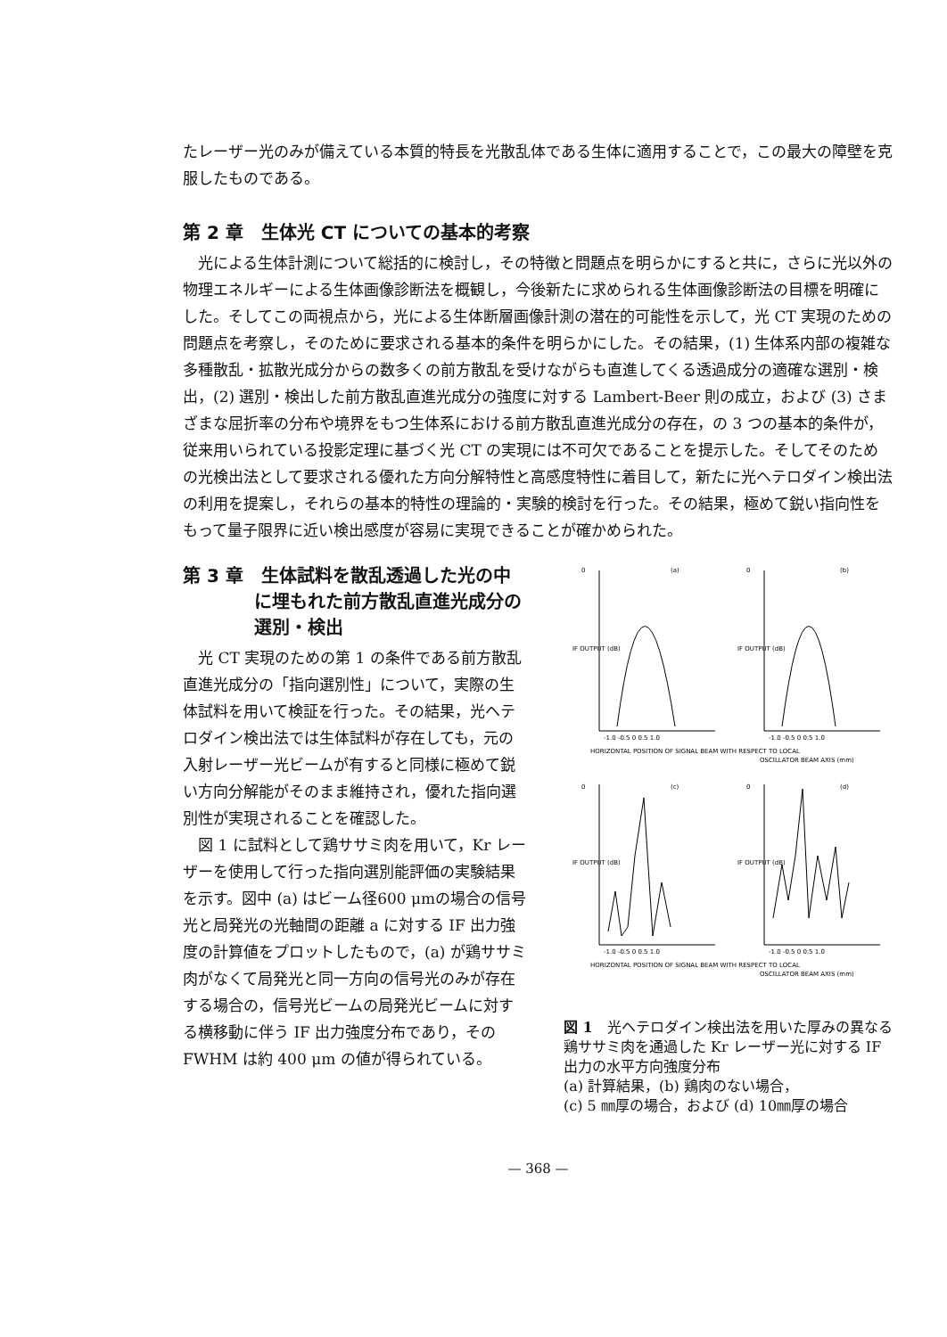たレーザー光のみが備えている本質的特長を光散乱体である生体に適用することで，この最大の障壁を克服したものである。
第 2 章　生体光 CT についての基本的考察
　光による生体計測について総括的に検討し，その特徴と問題点を明らかにすると共に，さらに光以外の物理エネルギーによる生体画像診断法を概観し，今後新たに求められる生体画像診断法の目標を明確にした。そしてこの両視点から，光による生体断層画像計測の潜在的可能性を示して，光 CT 実現のための問題点を考察し，そのために要求される基本的条件を明らかにした。その結果，(1) 生体系内部の複雑な多種散乱・拡散光成分からの数多くの前方散乱を受けながらも直進してくる透過成分の適確な選別・検出，(2) 選別・検出した前方散乱直進光成分の強度に対する Lambert-Beer 則の成立，および (3) さまざまな屈折率の分布や境界をもつ生体系における前方散乱直進光成分の存在，の 3 つの基本的条件が，従来用いられている投影定理に基づく光 CT の実現には不可欠であることを提示した。そしてそのための光検出法として要求される優れた方向分解特性と高感度特性に着目して，新たに光ヘテロダイン検出法の利用を提案し，それらの基本的特性の理論的・実験的検討を行った。その結果，極めて鋭い指向性をもって量子限界に近い検出感度が容易に実現できることが確かめられた。
第 3 章　生体試料を散乱透過した光の中
　　　　に埋もれた前方散乱直進光成分の
　　　　選別・検出
　光 CT 実現のための第 1 の条件である前方散乱直進光成分の「指向選別性」について，実際の生体試料を用いて検証を行った。その結果，光ヘテロダイン検出法では生体試料が存在しても，元の入射レーザー光ビームが有すると同様に極めて鋭い方向分解能がそのまま維持され，優れた指向選別性が実現されることを確認した。
　図 1 に試料として鶏ササミ肉を用いて，Kr レーザーを使用して行った指向選別能評価の実験結果を示す。図中 (a) はビーム径600 μmの場合の信号光と局発光の光軸間の距離 a に対する IF 出力強度の計算値をプロットしたもので，(a) が鶏ササミ肉がなくて局発光と同一方向の信号光のみが存在する場合の，信号光ビームの局発光ビームに対する横移動に伴う IF 出力強度分布であり，そのFWHM は約 400 μm の値が得られている。
0
(a)
0
(b)
IF OUTPUT (dB)
IF OUTPUT (dB)
-1.0 -0.5 0 0.5 1.0
-1.0 -0.5 0 0.5 1.0
HORIZONTAL POSITION OF SIGNAL BEAM WITH RESPECT TO LOCAL
OSCILLATOR BEAM AXIS (mm)
0
(c)
0
(d)
IF OUTPUT (dB)
IF OUTPUT (dB)
-1.0 -0.5 0 0.5 1.0
-1.0 -0.5 0 0.5 1.0
HORIZONTAL POSITION OF SIGNAL BEAM WITH RESPECT TO LOCAL
OSCILLATOR BEAM AXIS (mm)
図 1　光ヘテロダイン検出法を用いた厚みの異なる鶏ササミ肉を通過した Kr レーザー光に対する IF 出力の水平方向強度分布
(a) 計算結果，(b) 鶏肉のない場合，
(c) 5 ㎜厚の場合，および (d) 10㎜厚の場合
— 368 —